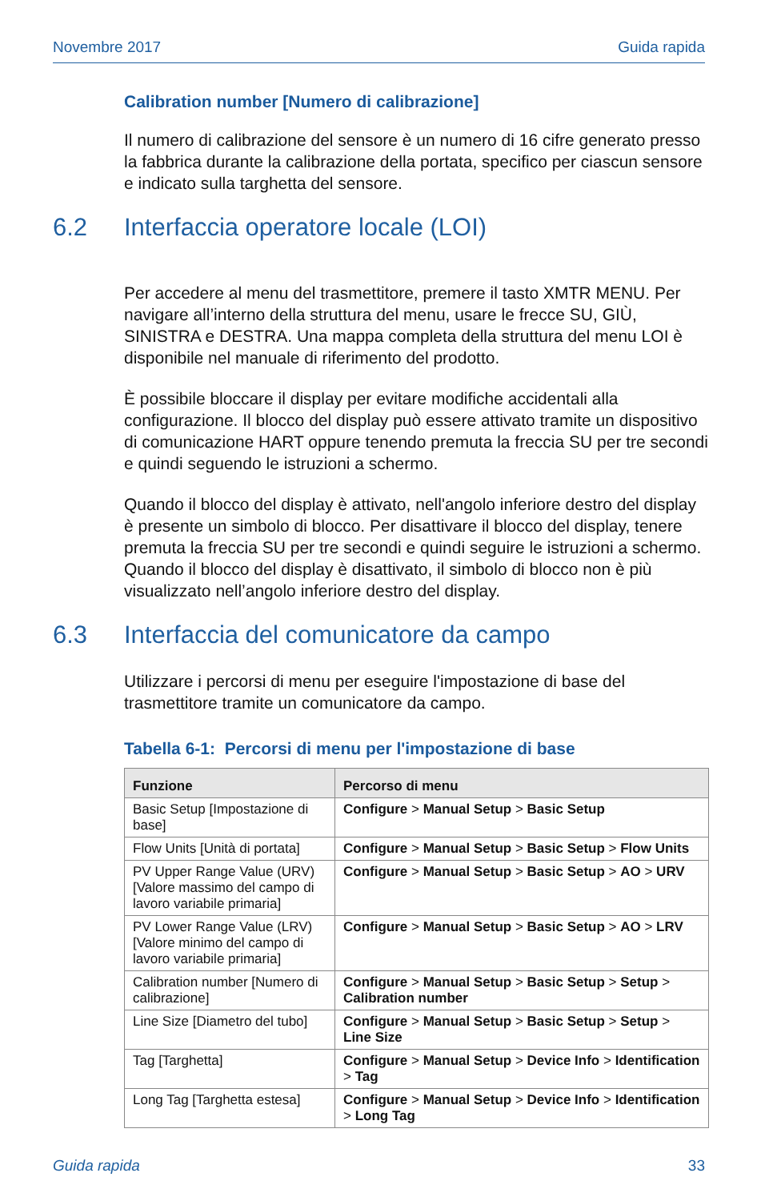Novembre 2017 Guida rapida
Calibration number [Numero di calibrazione]
Il numero di calibrazione del sensore è un numero di 16 cifre generato presso la fabbrica durante la calibrazione della portata, specifico per ciascun sensore e indicato sulla targhetta del sensore.
6.2 Interfaccia operatore locale (LOI)
Per accedere al menu del trasmettitore, premere il tasto XMTR MENU. Per navigare all’interno della struttura del menu, usare le frecce SU, GIÙ, SINISTRA e DESTRA. Una mappa completa della struttura del menu LOI è disponibile nel manuale di riferimento del prodotto.
È possibile bloccare il display per evitare modifiche accidentali alla configurazione. Il blocco del display può essere attivato tramite un dispositivo di comunicazione HART oppure tenendo premuta la freccia SU per tre secondi e quindi seguendo le istruzioni a schermo.
Quando il blocco del display è attivato, nell'angolo inferiore destro del display è presente un simbolo di blocco. Per disattivare il blocco del display, tenere premuta la freccia SU per tre secondi e quindi seguire le istruzioni a schermo. Quando il blocco del display è disattivato, il simbolo di blocco non è più visualizzato nell’angolo inferiore destro del display.
6.3 Interfaccia del comunicatore da campo
Utilizzare i percorsi di menu per eseguire l'impostazione di base del trasmettitore tramite un comunicatore da campo.
Tabella 6-1: Percorsi di menu per l'impostazione di base
| Funzione | Percorso di menu |
| --- | --- |
| Basic Setup [Impostazione di base] | Configure > Manual Setup > Basic Setup |
| Flow Units [Unità di portata] | Configure > Manual Setup > Basic Setup > Flow Units |
| PV Upper Range Value (URV) [Valore massimo del campo di lavoro variabile primaria] | Configure > Manual Setup > Basic Setup > AO > URV |
| PV Lower Range Value (LRV) [Valore minimo del campo di lavoro variabile primaria] | Configure > Manual Setup > Basic Setup > AO > LRV |
| Calibration number [Numero di calibrazione] | Configure > Manual Setup > Basic Setup > Setup > Calibration number |
| Line Size [Diametro del tubo] | Configure > Manual Setup > Basic Setup > Setup > Line Size |
| Tag [Targhetta] | Configure > Manual Setup > Device Info > Identification > Tag |
| Long Tag [Targhetta estesa] | Configure > Manual Setup > Device Info > Identification > Long Tag |
Guida rapida 33